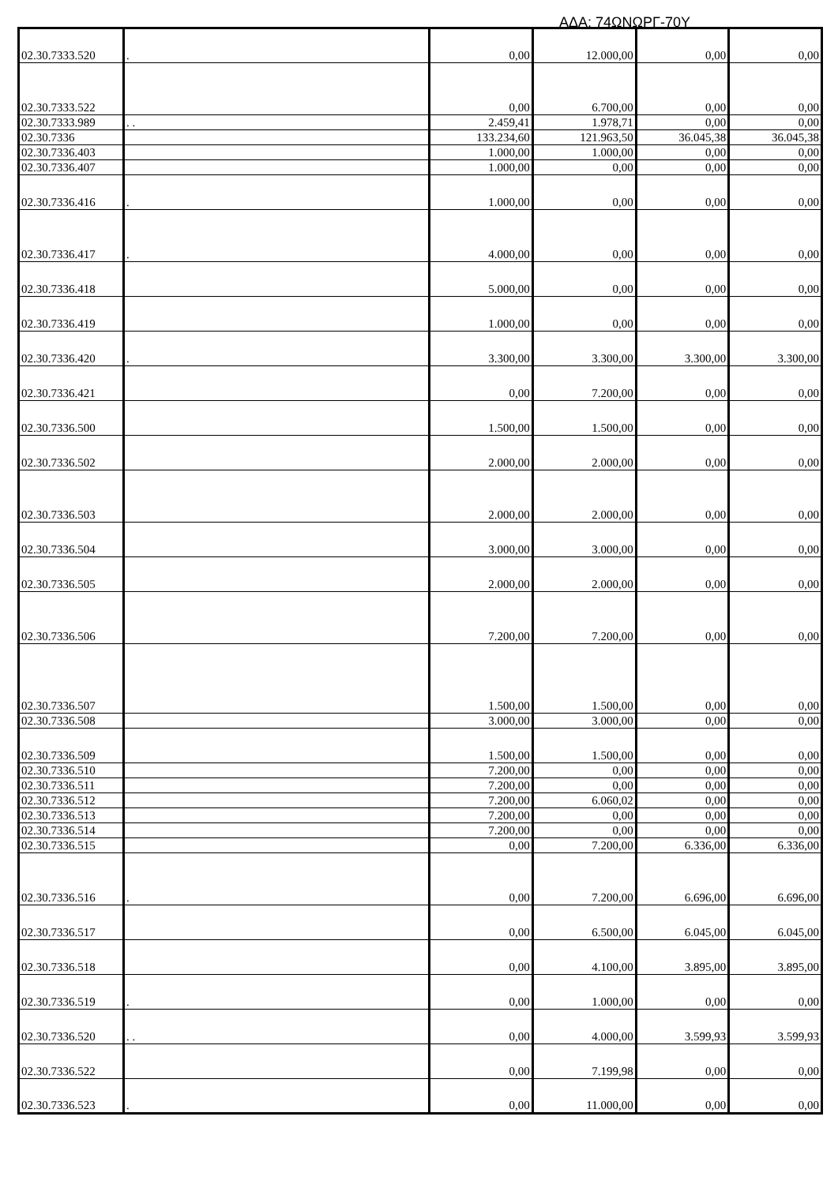ΑΔΑ: 74ΩΝΩΡΓ-70Υ
| 02.30.7333.520 | . | 0,00 | 12.000,00 | 0,00 | 0,00 |
| 02.30.7333.522 | | 0,00 | 6.700,00 | 0,00 | 0,00 |
| 02.30.7333.989 | . . | 2.459,41 | 1.978,71 | 0,00 | 0,00 |
| 02.30.7336 | | 133.234,60 | 121.963,50 | 36.045,38 | 36.045,38 |
| 02.30.7336.403 | | 1.000,00 | 1.000,00 | 0,00 | 0,00 |
| 02.30.7336.407 | | 1.000,00 | 0,00 | 0,00 | 0,00 |
| 02.30.7336.416 | . | 1.000,00 | 0,00 | 0,00 | 0,00 |
| 02.30.7336.417 | . | 4.000,00 | 0,00 | 0,00 | 0,00 |
| 02.30.7336.418 | | 5.000,00 | 0,00 | 0,00 | 0,00 |
| 02.30.7336.419 | | 1.000,00 | 0,00 | 0,00 | 0,00 |
| 02.30.7336.420 | . | 3.300,00 | 3.300,00 | 3.300,00 | 3.300,00 |
| 02.30.7336.421 | | 0,00 | 7.200,00 | 0,00 | 0,00 |
| 02.30.7336.500 | | 1.500,00 | 1.500,00 | 0,00 | 0,00 |
| 02.30.7336.502 | | 2.000,00 | 2.000,00 | 0,00 | 0,00 |
| 02.30.7336.503 | | 2.000,00 | 2.000,00 | 0,00 | 0,00 |
| 02.30.7336.504 | | 3.000,00 | 3.000,00 | 0,00 | 0,00 |
| 02.30.7336.505 | | 2.000,00 | 2.000,00 | 0,00 | 0,00 |
| 02.30.7336.506 | | 7.200,00 | 7.200,00 | 0,00 | 0,00 |
| 02.30.7336.507 | | 1.500,00 | 1.500,00 | 0,00 | 0,00 |
| 02.30.7336.508 | | 3.000,00 | 3.000,00 | 0,00 | 0,00 |
| 02.30.7336.509 | | 1.500,00 | 1.500,00 | 0,00 | 0,00 |
| 02.30.7336.510 | | 7.200,00 | 0,00 | 0,00 | 0,00 |
| 02.30.7336.511 | | 7.200,00 | 0,00 | 0,00 | 0,00 |
| 02.30.7336.512 | | 7.200,00 | 6.060,02 | 0,00 | 0,00 |
| 02.30.7336.513 | | 7.200,00 | 0,00 | 0,00 | 0,00 |
| 02.30.7336.514 | | 7.200,00 | 0,00 | 0,00 | 0,00 |
| 02.30.7336.515 | | 0,00 | 7.200,00 | 6.336,00 | 6.336,00 |
| 02.30.7336.516 | . | 0,00 | 7.200,00 | 6.696,00 | 6.696,00 |
| 02.30.7336.517 | | 0,00 | 6.500,00 | 6.045,00 | 6.045,00 |
| 02.30.7336.518 | | 0,00 | 4.100,00 | 3.895,00 | 3.895,00 |
| 02.30.7336.519 | . | 0,00 | 1.000,00 | 0,00 | 0,00 |
| 02.30.7336.520 | . . | 0,00 | 4.000,00 | 3.599,93 | 3.599,93 |
| 02.30.7336.522 | | 0,00 | 7.199,98 | 0,00 | 0,00 |
| 02.30.7336.523 | . | 0,00 | 11.000,00 | 0,00 | 0,00 |